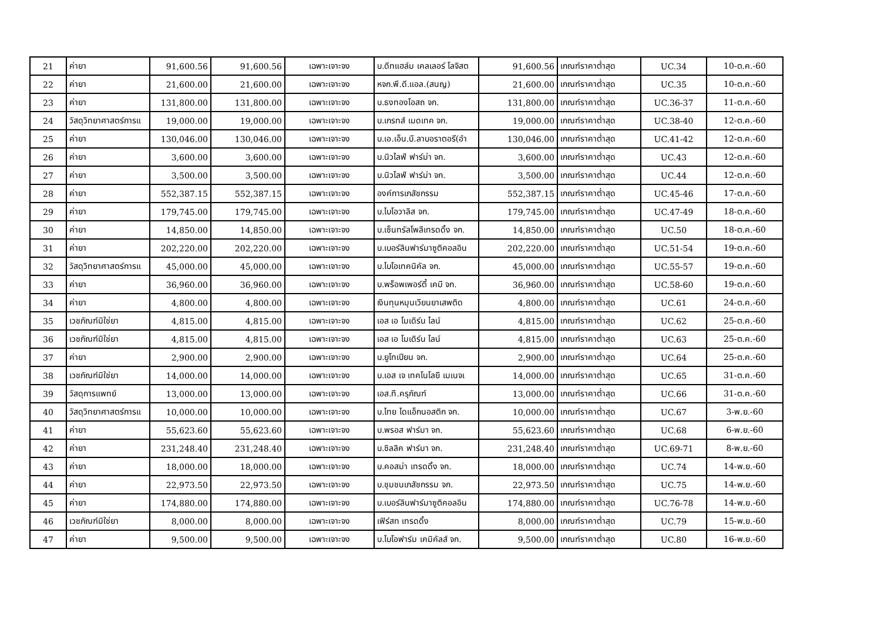| 21 | ค่ายา | 91,600.56 | 91,600.56 | เฉพาะเจาะจง | บ.ดีทแฮล์ม เคลเลอร์ โลจิสต | 91,600.56 | เกณฑ์ราคาต่ำสุด | UC.34 | 10-ต.ค.-60 |
| 22 | ค่ายา | 21,600.00 | 21,600.00 | เฉพาะเจาะจง | หจก.พี.ดี.แอล.(สนญ) | 21,600.00 | เกณฑ์ราคาต่ำสุด | UC.35 | 10-ต.ค.-60 |
| 23 | ค่ายา | 131,800.00 | 131,800.00 | เฉพาะเจาะจง | บ.ธงทองโอสถ จก. | 131,800.00 | เกณฑ์ราคาต่ำสุด | UC.36-37 | 11-ต.ค.-60 |
| 24 | วัสดุวิทยาศาสตร์การแ | 19,000.00 | 19,000.00 | เฉพาะเจาะจง | บ.เกรทส์ เมดเทค จก. | 19,000.00 | เกณฑ์ราคาต่ำสุด | UC.38-40 | 12-ต.ค.-60 |
| 25 | ค่ายา | 130,046.00 | 130,046.00 | เฉพาะเจาะจง | บ.เอ.เอ็น.บี.ลาบอราตอรี(อำ | 130,046.00 | เกณฑ์ราคาต่ำสุด | UC.41-42 | 12-ต.ค.-60 |
| 26 | ค่ายา | 3,600.00 | 3,600.00 | เฉพาะเจาะจง | บ.นิวไลฟ์ ฟาร์ม่า จก. | 3,600.00 | เกณฑ์ราคาต่ำสุด | UC.43 | 12-ต.ค.-60 |
| 27 | ค่ายา | 3,500.00 | 3,500.00 | เฉพาะเจาะจง | บ.นิวไลฟ์ ฟาร์ม่า จก. | 3,500.00 | เกณฑ์ราคาต่ำสุด | UC.44 | 12-ต.ค.-60 |
| 28 | ค่ายา | 552,387.15 | 552,387.15 | เฉพาะเจาะจง | องค์การเภสัชกรรม | 552,387.15 | เกณฑ์ราคาต่ำสุด | UC.45-46 | 17-ต.ค.-60 |
| 29 | ค่ายา | 179,745.00 | 179,745.00 | เฉพาะเจาะจง | บ.ไบโอวาลิส จก. | 179,745.00 | เกณฑ์ราคาต่ำสุด | UC.47-49 | 18-ต.ค.-60 |
| 30 | ค่ายา | 14,850.00 | 14,850.00 | เฉพาะเจาะจง | บ.เซ็นทรัลโพลีเทรดดิ้ง จก. | 14,850.00 | เกณฑ์ราคาต่ำสุด | UC.50 | 18-ต.ค.-60 |
| 31 | ค่ายา | 202,220.00 | 202,220.00 | เฉพาะเจาะจง | บ.เบอร์ลินฟาร์มาซูติคอลอิน | 202,220.00 | เกณฑ์ราคาต่ำสุด | UC.51-54 | 19-ต.ค.-60 |
| 32 | วัสดุวิทยาศาสตร์การแ | 45,000.00 | 45,000.00 | เฉพาะเจาะจง | บ.ไบโอเทคนิคัล จก. | 45,000.00 | เกณฑ์ราคาต่ำสุด | UC.55-57 | 19-ต.ค.-60 |
| 33 | ค่ายา | 36,960.00 | 36,960.00 | เฉพาะเจาะจง | บ.พร็อพเพอร์ตี้ เคมี จก. | 36,960.00 | เกณฑ์ราคาต่ำสุด | UC.58-60 | 19-ต.ค.-60 |
| 34 | ค่ายา | 4,800.00 | 4,800.00 | เฉพาะเจาะจง | เงินทุนหมุนเวียนยาเสพติด | 4,800.00 | เกณฑ์ราคาต่ำสุด | UC.61 | 24-ต.ค.-60 |
| 35 | เวชภัณฑ์มิใช่ยา | 4,815.00 | 4,815.00 | เฉพาะเจาะจง | เอส เอ โมเดิร์น ไลน์ | 4,815.00 | เกณฑ์ราคาต่ำสุด | UC.62 | 25-ต.ค.-60 |
| 36 | เวชภัณฑ์มิใช่ยา | 4,815.00 | 4,815.00 | เฉพาะเจาะจง | เอส เอ โมเดิร์น ไลน์ | 4,815.00 | เกณฑ์ราคาต่ำสุด | UC.63 | 25-ต.ค.-60 |
| 37 | ค่ายา | 2,900.00 | 2,900.00 | เฉพาะเจาะจง | บ.ยูโทเปียน จก. | 2,900.00 | เกณฑ์ราคาต่ำสุด | UC.64 | 25-ต.ค.-60 |
| 38 | เวชภัณฑ์มิใช่ยา | 14,000.00 | 14,000.00 | เฉพาะเจาะจง | บ.เอส เจ เทคโนโลยี เมเนจเ | 14,000.00 | เกณฑ์ราคาต่ำสุด | UC.65 | 31-ต.ค.-60 |
| 39 | วัสดุการแพทย์ | 13,000.00 | 13,000.00 | เฉพาะเจาะจง | เอส.ที.ครุภัณฑ์ | 13,000.00 | เกณฑ์ราคาต่ำสุด | UC.66 | 31-ต.ค.-60 |
| 40 | วัสดุวิทยาศาสตร์การแ | 10,000.00 | 10,000.00 | เฉพาะเจาะจง | บ.ไทย ไดแอ็กนอสติก จก. | 10,000.00 | เกณฑ์ราคาต่ำสุด | UC.67 | 3-พ.ย.-60 |
| 41 | ค่ายา | 55,623.60 | 55,623.60 | เฉพาะเจาะจง | บ.พรอส ฟาร์มา จก. | 55,623.60 | เกณฑ์ราคาต่ำสุด | UC.68 | 6-พ.ย.-60 |
| 42 | ค่ายา | 231,248.40 | 231,248.40 | เฉพาะเจาะจง | บ.ซิลลิค ฟาร์มา จก. | 231,248.40 | เกณฑ์ราคาต่ำสุด | UC.69-71 | 8-พ.ย.-60 |
| 43 | ค่ายา | 18,000.00 | 18,000.00 | เฉพาะเจาะจง | บ.คอสม่า เทรดดิ้ง จก. | 18,000.00 | เกณฑ์ราคาต่ำสุด | UC.74 | 14-พ.ย.-60 |
| 44 | ค่ายา | 22,973.50 | 22,973.50 | เฉพาะเจาะจง | บ.ชุมชนเภสัชกรรม จก. | 22,973.50 | เกณฑ์ราคาต่ำสุด | UC.75 | 14-พ.ย.-60 |
| 45 | ค่ายา | 174,880.00 | 174,880.00 | เฉพาะเจาะจง | บ.เบอร์ลินฟาร์มาซูติคอลอิน | 174,880.00 | เกณฑ์ราคาต่ำสุด | UC.76-78 | 14-พ.ย.-60 |
| 46 | เวชภัณฑ์มิใช่ยา | 8,000.00 | 8,000.00 | เฉพาะเจาะจง | เฟิร์สท เทรดดิ้ง | 8,000.00 | เกณฑ์ราคาต่ำสุด | UC.79 | 15-พ.ย.-60 |
| 47 | ค่ายา | 9,500.00 | 9,500.00 | เฉพาะเจาะจง | บ.ไบโอฟาร์ม เคมิคัลส์ จก. | 9,500.00 | เกณฑ์ราคาต่ำสุด | UC.80 | 16-พ.ย.-60 |